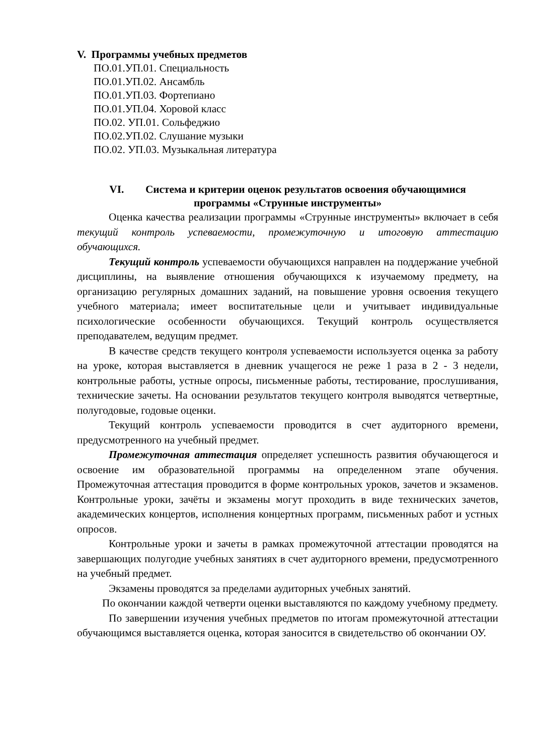V. Программы учебных предметов
ПО.01.УП.01. Специальность
ПО.01.УП.02. Ансамбль
ПО.01.УП.03. Фортепиано
ПО.01.УП.04. Хоровой класс
ПО.02. УП.01. Сольфеджио
ПО.02.УП.02. Слушание музыки
ПО.02. УП.03. Музыкальная литература
VI. Система и критерии оценок результатов освоения обучающимися
программы «Струнные инструменты»
Оценка качества реализации программы «Струнные инструменты» включает в себя текущий контроль успеваемости, промежуточную и итоговую аттестацию обучающихся.
Текущий контроль успеваемости обучающихся направлен на поддержание учебной дисциплины, на выявление отношения обучающихся к изучаемому предмету, на организацию регулярных домашних заданий, на повышение уровня освоения текущего учебного материала; имеет воспитательные цели и учитывает индивидуальные психологические особенности обучающихся. Текущий контроль осуществляется преподавателем, ведущим предмет.
В качестве средств текущего контроля успеваемости используется оценка за работу на уроке, которая выставляется в дневник учащегося не реже 1 раза в 2 - 3 недели, контрольные работы, устные опросы, письменные работы, тестирование, прослушивания, технические зачеты. На основании результатов текущего контроля выводятся четвертные, полугодовые, годовые оценки.
Текущий контроль успеваемости проводится в счет аудиторного времени, предусмотренного на учебный предмет.
Промежуточная аттестация определяет успешность развития обучающегося и освоение им образовательной программы на определенном этапе обучения. Промежуточная аттестация проводится в форме контрольных уроков, зачетов и экзаменов. Контрольные уроки, зачёты и экзамены могут проходить в виде технических зачетов, академических концертов, исполнения концертных программ, письменных работ и устных опросов.
Контрольные уроки и зачеты в рамках промежуточной аттестации проводятся на завершающих полугодие учебных занятиях в счет аудиторного времени, предусмотренного на учебный предмет.
Экзамены проводятся за пределами аудиторных учебных занятий.
По окончании каждой четверти оценки выставляются по каждому учебному предмету.
По завершении изучения учебных предметов по итогам промежуточной аттестации обучающимся выставляется оценка, которая заносится в свидетельство об окончании ОУ.